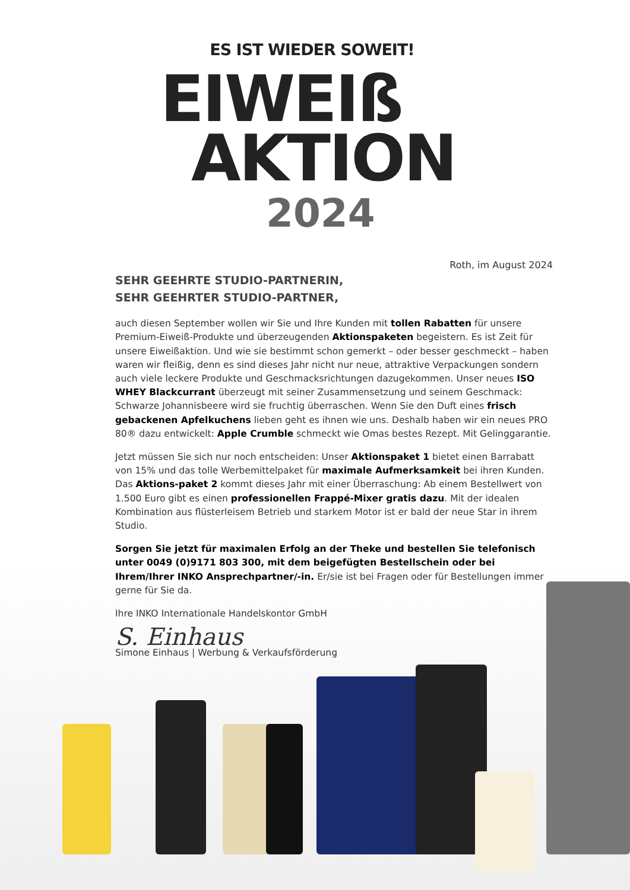ES IST WIEDER SOWEIT!
EIWEIß
AKTION
2024
Roth, im August 2024
SEHR GEEHRTE STUDIO-PARTNERIN,
SEHR GEEHRTER STUDIO-PARTNER,
auch diesen September wollen wir Sie und Ihre Kunden mit tollen Rabatten für unsere Premium-Eiweiß-Produkte und überzeugenden Aktionspaketen begeistern. Es ist Zeit für unsere Eiweißaktion. Und wie sie bestimmt schon gemerkt – oder besser geschmeckt – haben waren wir fleißig, denn es sind dieses Jahr nicht nur neue, attraktive Verpackungen sondern auch viele leckere Produkte und Geschmacksrichtungen dazugekommen. Unser neues ISO WHEY Blackcurrant überzeugt mit seiner Zusammensetzung und seinem Geschmack: Schwarze Johannisbeere wird sie fruchtig überraschen. Wenn Sie den Duft eines frisch gebackenen Apfelkuchens lieben geht es ihnen wie uns. Deshalb haben wir ein neues PRO 80® dazu entwickelt: Apple Crumble schmeckt wie Omas bestes Rezept. Mit Gelinggarantie.
Jetzt müssen Sie sich nur noch entscheiden: Unser Aktionspaket 1 bietet einen Barrabatt von 15% und das tolle Werbemittelpaket für maximale Aufmerksamkeit bei ihren Kunden. Das Aktions-paket 2 kommt dieses Jahr mit einer Überraschung: Ab einem Bestellwert von 1.500 Euro gibt es einen professionellen Frappé-Mixer gratis dazu. Mit der idealen Kombination aus flüsterleisem Betrieb und starkem Motor ist er bald der neue Star in ihrem Studio.
Sorgen Sie jetzt für maximalen Erfolg an der Theke und bestellen Sie telefonisch unter 0049 (0)9171 803 300, mit dem beigefügten Bestellschein oder bei Ihrem/Ihrer INKO Ansprechpartner/-in. Er/sie ist bei Fragen oder für Bestellungen immer gerne für Sie da.
Ihre INKO Internationale Handelskontor GmbH
S. Einhaus
Simone Einhaus | Werbung & Verkaufsförderung